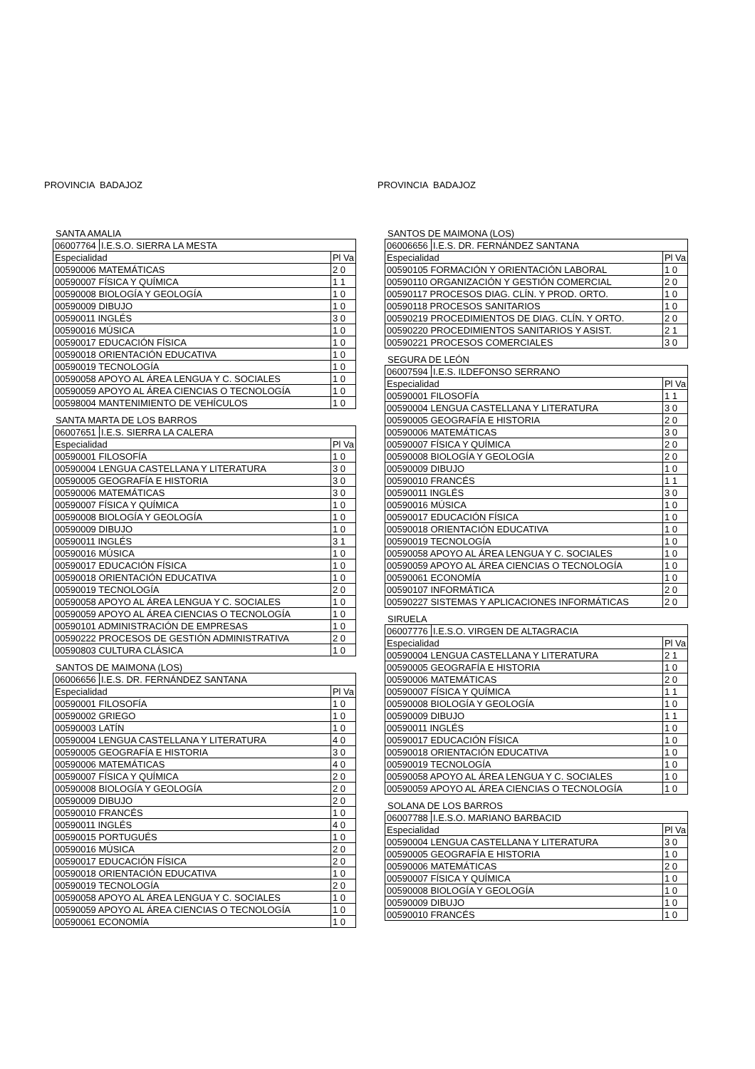PROVINCIA BADAJOZ
SANTA AMALIA
| 06007764 | I.E.S.O. SIERRA LA MESTA | |
| Especialidad | | Pl Va |
| 00590006 MATEMÁTICAS | | 2 0 |
| 00590007 FÍSICA Y QUÍMICA | | 1 1 |
| 00590008 BIOLOGÍA Y GEOLOGÍA | | 1 0 |
| 00590009 DIBUJO | | 1 0 |
| 00590011 INGLÉS | | 3 0 |
| 00590016 MÚSICA | | 1 0 |
| 00590017 EDUCACIÓN FÍSICA | | 1 0 |
| 00590018 ORIENTACIÓN EDUCATIVA | | 1 0 |
| 00590019 TECNOLOGÍA | | 1 0 |
| 00590058 APOYO AL ÁREA LENGUA Y C. SOCIALES | | 1 0 |
| 00590059 APOYO AL ÁREA CIENCIAS O TECNOLOGÍA | | 1 0 |
| 00598004 MANTENIMIENTO DE VEHÍCULOS | | 1 0 |
SANTA MARTA DE LOS BARROS
| 06007651 | I.E.S. SIERRA LA CALERA | |
| Especialidad | | Pl Va |
| 00590001 FILOSOFÍA | | 1 0 |
| 00590004 LENGUA CASTELLANA Y LITERATURA | | 3 0 |
| 00590005 GEOGRAFÍA E HISTORIA | | 3 0 |
| 00590006 MATEMÁTICAS | | 3 0 |
| 00590007 FÍSICA Y QUÍMICA | | 1 0 |
| 00590008 BIOLOGÍA Y GEOLOGÍA | | 1 0 |
| 00590009 DIBUJO | | 1 0 |
| 00590011 INGLÉS | | 3 1 |
| 00590016 MÚSICA | | 1 0 |
| 00590017 EDUCACIÓN FÍSICA | | 1 0 |
| 00590018 ORIENTACIÓN EDUCATIVA | | 1 0 |
| 00590019 TECNOLOGÍA | | 2 0 |
| 00590058 APOYO AL ÁREA LENGUA Y C. SOCIALES | | 1 0 |
| 00590059 APOYO AL ÁREA CIENCIAS O TECNOLOGÍA | | 1 0 |
| 00590101 ADMINISTRACIÓN DE EMPRESAS | | 1 0 |
| 00590222 PROCESOS DE GESTIÓN ADMINISTRATIVA | | 2 0 |
| 00590803 CULTURA CLÁSICA | | 1 0 |
SANTOS DE MAIMONA (LOS)
| 06006656 | I.E.S. DR. FERNÁNDEZ SANTANA | |
| Especialidad | | Pl Va |
| 00590001 FILOSOFÍA | | 1 0 |
| 00590002 GRIEGO | | 1 0 |
| 00590003 LATÍN | | 1 0 |
| 00590004 LENGUA CASTELLANA Y LITERATURA | | 4 0 |
| 00590005 GEOGRAFÍA E HISTORIA | | 3 0 |
| 00590006 MATEMÁTICAS | | 4 0 |
| 00590007 FÍSICA Y QUÍMICA | | 2 0 |
| 00590008 BIOLOGÍA Y GEOLOGÍA | | 2 0 |
| 00590009 DIBUJO | | 2 0 |
| 00590010 FRANCÉS | | 1 0 |
| 00590011 INGLÉS | | 4 0 |
| 00590015 PORTUGUÉS | | 1 0 |
| 00590016 MÚSICA | | 2 0 |
| 00590017 EDUCACIÓN FÍSICA | | 2 0 |
| 00590018 ORIENTACIÓN EDUCATIVA | | 1 0 |
| 00590019 TECNOLOGÍA | | 2 0 |
| 00590058 APOYO AL ÁREA LENGUA Y C. SOCIALES | | 1 0 |
| 00590059 APOYO AL ÁREA CIENCIAS O TECNOLOGÍA | | 1 0 |
| 00590061 ECONOMÍA | | 1 0 |
PROVINCIA BADAJOZ
SANTOS DE MAIMONA (LOS)
| 06006656 | I.E.S. DR. FERNÁNDEZ SANTANA | |
| Especialidad | | Pl Va |
| 00590105 FORMACIÓN Y ORIENTACIÓN LABORAL | | 1 0 |
| 00590110 ORGANIZACIÓN Y GESTIÓN COMERCIAL | | 2 0 |
| 00590117 PROCESOS DIAG. CLÍN. Y PROD. ORTO. | | 1 0 |
| 00590118 PROCESOS SANITARIOS | | 1 0 |
| 00590219 PROCEDIMIENTOS DE DIAG. CLÍN. Y ORTO. | | 2 0 |
| 00590220 PROCEDIMIENTOS SANITARIOS Y ASIST. | | 2 1 |
| 00590221 PROCESOS COMERCIALES | | 3 0 |
SEGURA DE LEÓN
| 06007594 | I.E.S. ILDEFONSO SERRANO | |
| Especialidad | | Pl Va |
| 00590001 FILOSOFÍA | | 1 1 |
| 00590004 LENGUA CASTELLANA Y LITERATURA | | 3 0 |
| 00590005 GEOGRAFÍA E HISTORIA | | 2 0 |
| 00590006 MATEMÁTICAS | | 3 0 |
| 00590007 FÍSICA Y QUÍMICA | | 2 0 |
| 00590008 BIOLOGÍA Y GEOLOGÍA | | 2 0 |
| 00590009 DIBUJO | | 1 0 |
| 00590010 FRANCÉS | | 1 1 |
| 00590011 INGLÉS | | 3 0 |
| 00590016 MÚSICA | | 1 0 |
| 00590017 EDUCACIÓN FÍSICA | | 1 0 |
| 00590018 ORIENTACIÓN EDUCATIVA | | 1 0 |
| 00590019 TECNOLOGÍA | | 1 0 |
| 00590058 APOYO AL ÁREA LENGUA Y C. SOCIALES | | 1 0 |
| 00590059 APOYO AL ÁREA CIENCIAS O TECNOLOGÍA | | 1 0 |
| 00590061 ECONOMÍA | | 1 0 |
| 00590107 INFORMÁTICA | | 2 0 |
| 00590227 SISTEMAS Y APLICACIONES INFORMÁTICAS | | 2 0 |
SIRUELA
| 06007776 | I.E.S.O. VIRGEN DE ALTAGRACIA | |
| Especialidad | | Pl Va |
| 00590004 LENGUA CASTELLANA Y LITERATURA | | 2 1 |
| 00590005 GEOGRAFÍA E HISTORIA | | 1 0 |
| 00590006 MATEMÁTICAS | | 2 0 |
| 00590007 FÍSICA Y QUÍMICA | | 1 1 |
| 00590008 BIOLOGÍA Y GEOLOGÍA | | 1 0 |
| 00590009 DIBUJO | | 1 1 |
| 00590011 INGLÉS | | 1 0 |
| 00590017 EDUCACIÓN FÍSICA | | 1 0 |
| 00590018 ORIENTACIÓN EDUCATIVA | | 1 0 |
| 00590019 TECNOLOGÍA | | 1 0 |
| 00590058 APOYO AL ÁREA LENGUA Y C. SOCIALES | | 1 0 |
| 00590059 APOYO AL ÁREA CIENCIAS O TECNOLOGÍA | | 1 0 |
SOLANA DE LOS BARROS
| 06007788 | I.E.S.O. MARIANO BARBACID | |
| Especialidad | | Pl Va |
| 00590004 LENGUA CASTELLANA Y LITERATURA | | 3 0 |
| 00590005 GEOGRAFÍA E HISTORIA | | 1 0 |
| 00590006 MATEMÁTICAS | | 2 0 |
| 00590007 FÍSICA Y QUÍMICA | | 1 0 |
| 00590008 BIOLOGÍA Y GEOLOGÍA | | 1 0 |
| 00590009 DIBUJO | | 1 0 |
| 00590010 FRANCÉS | | 1 0 |